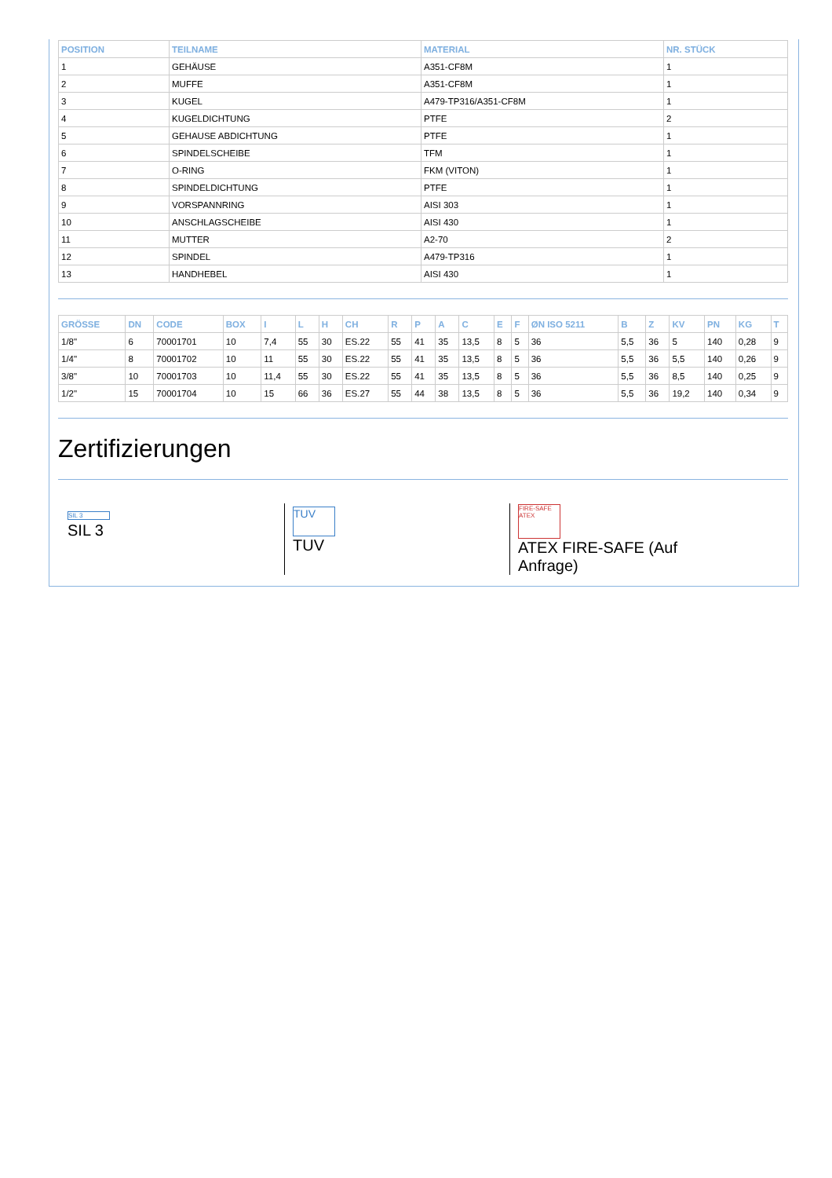| POSITION | TEILNAME | MATERIAL | NR. STÜCK |
| --- | --- | --- | --- |
| 1 | GEHÄUSE | A351-CF8M | 1 |
| 2 | MUFFE | A351-CF8M | 1 |
| 3 | KUGEL | A479-TP316/A351-CF8M | 1 |
| 4 | KUGELDICHTUNG | PTFE | 2 |
| 5 | GEHAUSE ABDICHTUNG | PTFE | 1 |
| 6 | SPINDELSCHEIBE | TFM | 1 |
| 7 | O-RING | FKM (VITON) | 1 |
| 8 | SPINDELDICHTUNG | PTFE | 1 |
| 9 | VORSPANNRING | AISI 303 | 1 |
| 10 | ANSCHLAGSCHEIBE | AISI 430 | 1 |
| 11 | MUTTER | A2-70 | 2 |
| 12 | SPINDEL | A479-TP316 | 1 |
| 13 | HANDHEBEL | AISI 430 | 1 |
| GRÖSSE | DN | CODE | BOX | I | L | H | CH | R | P | A | C | E | F | ØN ISO 5211 | B | Z | KV | PN | KG | T |
| --- | --- | --- | --- | --- | --- | --- | --- | --- | --- | --- | --- | --- | --- | --- | --- | --- | --- | --- | --- | --- |
| 1/8" | 6 | 70001701 | 10 | 7,4 | 55 | 30 | ES.22 | 55 | 41 | 35 | 13,5 | 8 | 5 | 36 | 5,5 | 36 | 5 | 140 | 0,28 | 9 |
| 1/4" | 8 | 70001702 | 10 | 11 | 55 | 30 | ES.22 | 55 | 41 | 35 | 13,5 | 8 | 5 | 36 | 5,5 | 36 | 5,5 | 140 | 0,26 | 9 |
| 3/8" | 10 | 70001703 | 10 | 11,4 | 55 | 30 | ES.22 | 55 | 41 | 35 | 13,5 | 8 | 5 | 36 | 5,5 | 36 | 8,5 | 140 | 0,25 | 9 |
| 1/2" | 15 | 70001704 | 10 | 15 | 66 | 36 | ES.27 | 55 | 44 | 38 | 13,5 | 8 | 5 | 36 | 5,5 | 36 | 19,2 | 140 | 0,34 | 9 |
Zertifizierungen
SIL 3
SIL 3
TUV
TUV
FIRE-SAFE ATEX
ATEX FIRE-SAFE (Auf Anfrage)